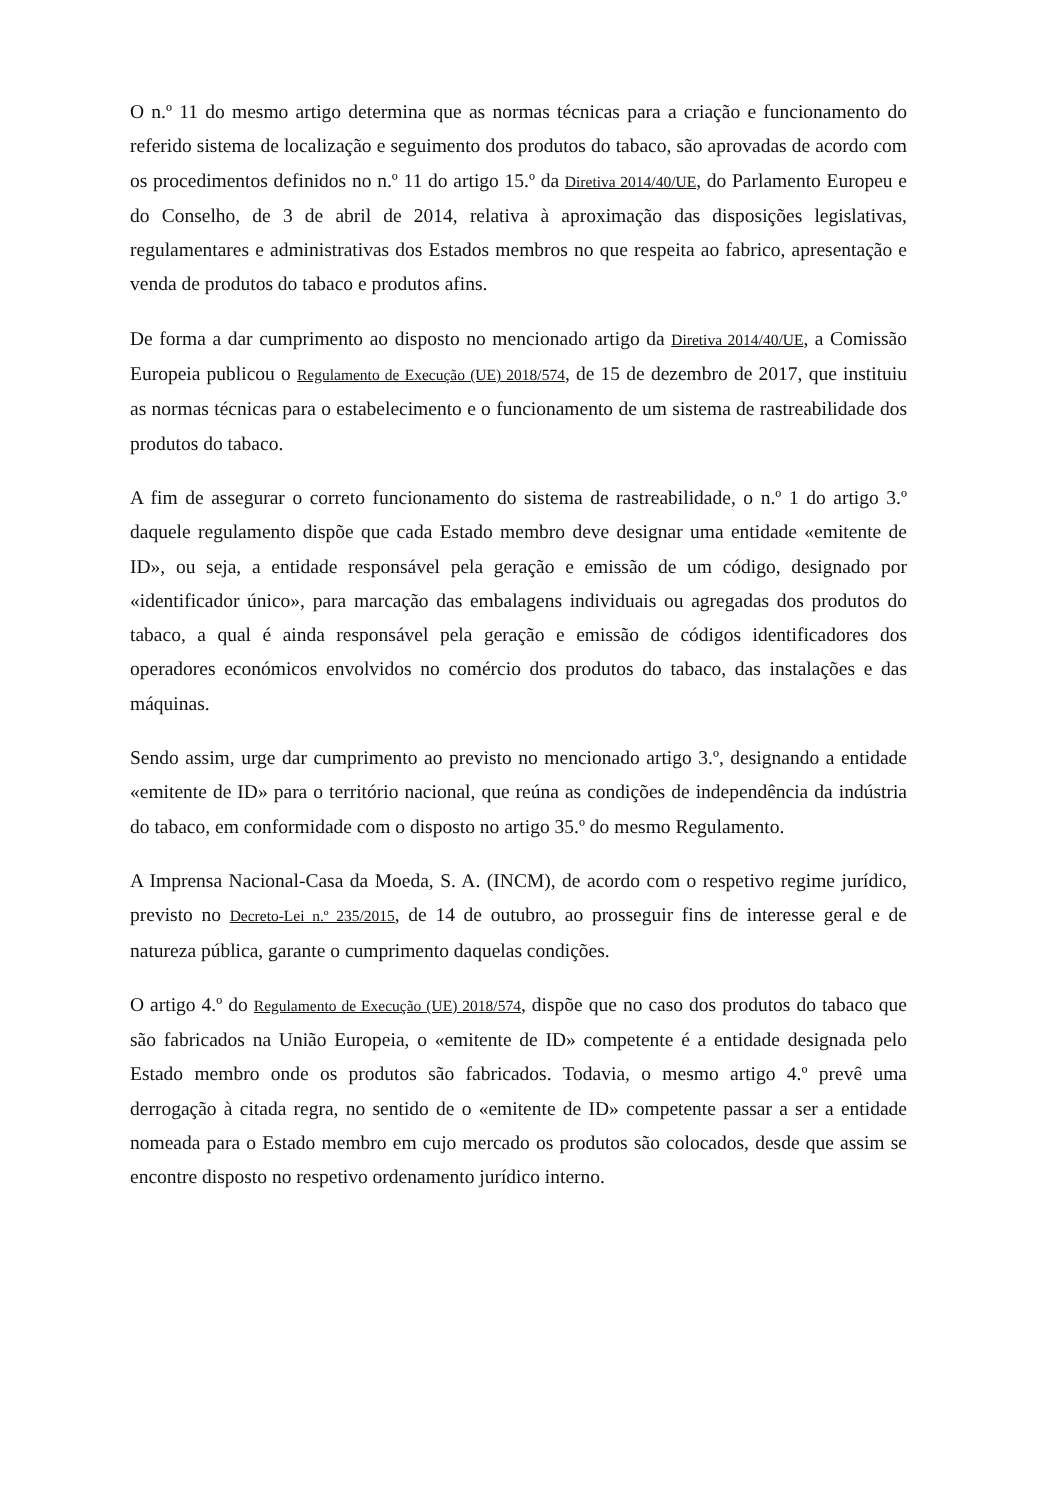O n.º 11 do mesmo artigo determina que as normas técnicas para a criação e funcionamento do referido sistema de localização e seguimento dos produtos do tabaco, são aprovadas de acordo com os procedimentos definidos no n.º 11 do artigo 15.º da Diretiva 2014/40/UE, do Parlamento Europeu e do Conselho, de 3 de abril de 2014, relativa à aproximação das disposições legislativas, regulamentares e administrativas dos Estados membros no que respeita ao fabrico, apresentação e venda de produtos do tabaco e produtos afins.
De forma a dar cumprimento ao disposto no mencionado artigo da Diretiva 2014/40/UE, a Comissão Europeia publicou o Regulamento de Execução (UE) 2018/574, de 15 de dezembro de 2017, que instituiu as normas técnicas para o estabelecimento e o funcionamento de um sistema de rastreabilidade dos produtos do tabaco.
A fim de assegurar o correto funcionamento do sistema de rastreabilidade, o n.º 1 do artigo 3.º daquele regulamento dispõe que cada Estado membro deve designar uma entidade «emitente de ID», ou seja, a entidade responsável pela geração e emissão de um código, designado por «identificador único», para marcação das embalagens individuais ou agregadas dos produtos do tabaco, a qual é ainda responsável pela geração e emissão de códigos identificadores dos operadores económicos envolvidos no comércio dos produtos do tabaco, das instalações e das máquinas.
Sendo assim, urge dar cumprimento ao previsto no mencionado artigo 3.º, designando a entidade «emitente de ID» para o território nacional, que reúna as condições de independência da indústria do tabaco, em conformidade com o disposto no artigo 35.º do mesmo Regulamento.
A Imprensa Nacional-Casa da Moeda, S. A. (INCM), de acordo com o respetivo regime jurídico, previsto no Decreto-Lei n.º 235/2015, de 14 de outubro, ao prosseguir fins de interesse geral e de natureza pública, garante o cumprimento daquelas condições.
O artigo 4.º do Regulamento de Execução (UE) 2018/574, dispõe que no caso dos produtos do tabaco que são fabricados na União Europeia, o «emitente de ID» competente é a entidade designada pelo Estado membro onde os produtos são fabricados. Todavia, o mesmo artigo 4.º prevê uma derrogação à citada regra, no sentido de o «emitente de ID» competente passar a ser a entidade nomeada para o Estado membro em cujo mercado os produtos são colocados, desde que assim se encontre disposto no respetivo ordenamento jurídico interno.